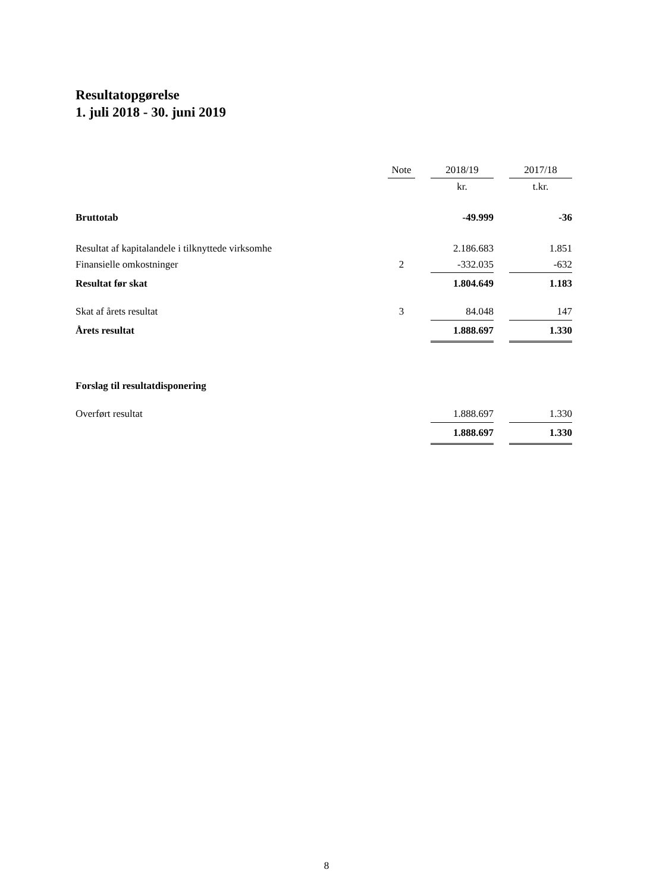Resultatopgørelse
1. juli 2018 - 30. juni 2019
| | Note | | 2018/19 | | 2017/18 |
| --- | --- | --- | --- | --- | --- |
| | | | kr. | | t.kr. |
| Bruttotab | | | -49.999 | | -36 |
| Resultat af kapitalandele i tilknyttede virksomhe | | | 2.186.683 | | 1.851 |
| Finansielle omkostninger | 2 | | -332.035 | | -632 |
| Resultat før skat | | | 1.804.649 | | 1.183 |
| Skat af årets resultat | 3 | | 84.048 | | 147 |
| Årets resultat | | | 1.888.697 | | 1.330 |
| Forslag til resultatdisponering | | | | | |
| Overført resultat | | | 1.888.697 | | 1.330 |
| | | | 1.888.697 | | 1.330 |
8